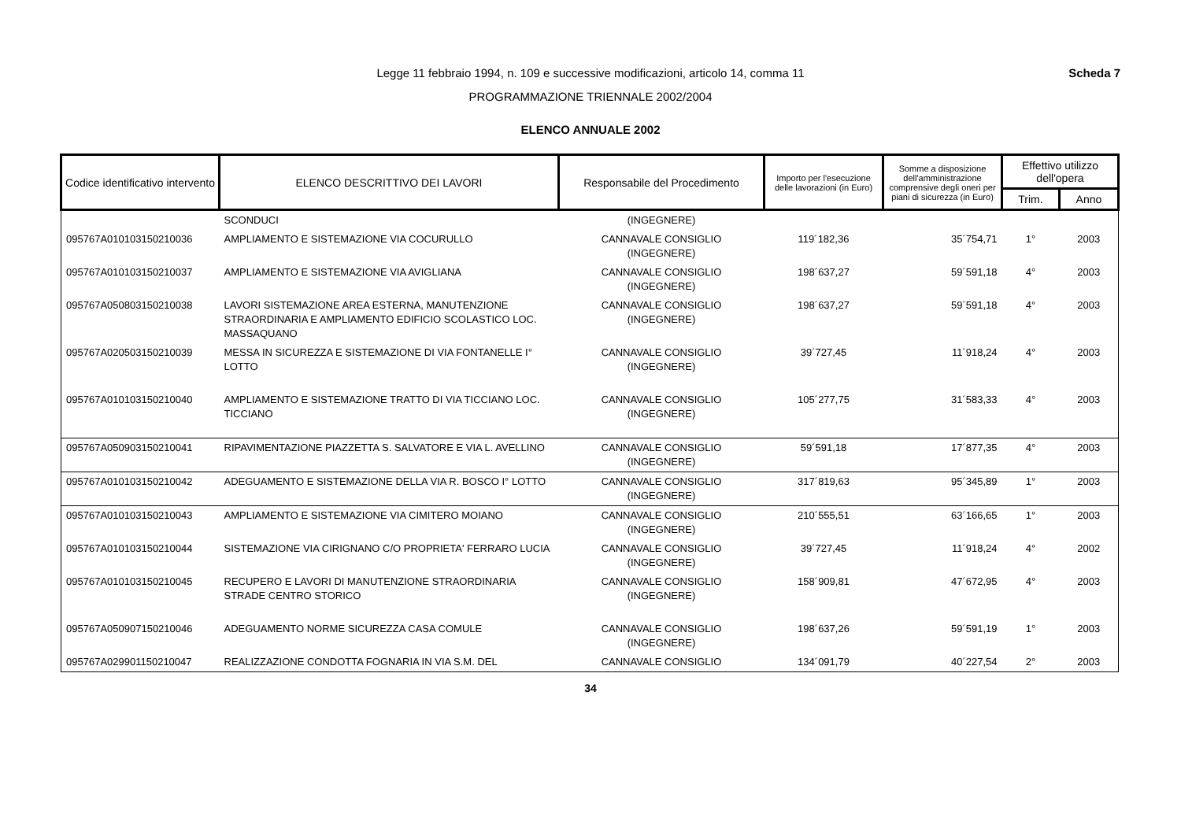Scheda 7 Legge 11 febbraio 1994, n. 109 e successive modificazioni, articolo 14, comma 11
PROGRAMMAZIONE TRIENNALE 2002/2004
ELENCO ANNUALE 2002
| Codice identificativo intervento | ELENCO DESCRITTIVO DEI LAVORI | Responsabile del Procedimento | Importo per l'esecuzione delle lavorazioni (in Euro) | Somme a disposizione dell'amministrazione comprensive degli oneri per piani di sicurezza (in Euro) | Effettivo utilizzo dell'opera | |
| --- | --- | --- | --- | --- | --- | --- |
| | | | | | Trim. | Anno |
| | SCONDUCI | (INGEGNERE) | | | | |
| 095767A010103150210036 | AMPLIAMENTO E SISTEMAZIONE VIA COCURULLO | CANNAVALE CONSIGLIO (INGEGNERE) | 119´182,36 | 35´754,71 | 1° | 2003 |
| 095767A010103150210037 | AMPLIAMENTO E SISTEMAZIONE VIA AVIGLIANA | CANNAVALE CONSIGLIO (INGEGNERE) | 198´637,27 | 59´591,18 | 4° | 2003 |
| 095767A050803150210038 | LAVORI SISTEMAZIONE AREA ESTERNA, MANUTENZIONE STRAORDINARIA E AMPLIAMENTO EDIFICIO SCOLASTICO LOC. MASSAQUANO | CANNAVALE CONSIGLIO (INGEGNERE) | 198´637,27 | 59´591,18 | 4° | 2003 |
| 095767A020503150210039 | MESSA IN SICUREZZA E SISTEMAZIONE DI VIA FONTANELLE I° LOTTO | CANNAVALE CONSIGLIO (INGEGNERE) | 39´727,45 | 11´918,24 | 4° | 2003 |
| 095767A010103150210040 | AMPLIAMENTO E SISTEMAZIONE TRATTO DI VIA TICCIANO LOC. TICCIANO | CANNAVALE CONSIGLIO (INGEGNERE) | 105´277,75 | 31´583,33 | 4° | 2003 |
| 095767A050903150210041 | RIPAVIMENTAZIONE PIAZZETTA S. SALVATORE E VIA L. AVELLINO | CANNAVALE CONSIGLIO (INGEGNERE) | 59´591,18 | 17´877,35 | 4° | 2003 |
| 095767A010103150210042 | ADEGUAMENTO E SISTEMAZIONE DELLA VIA R. BOSCO I° LOTTO | CANNAVALE CONSIGLIO (INGEGNERE) | 317´819,63 | 95´345,89 | 1° | 2003 |
| 095767A010103150210043 | AMPLIAMENTO E SISTEMAZIONE VIA CIMITERO MOIANO | CANNAVALE CONSIGLIO (INGEGNERE) | 210´555,51 | 63´166,65 | 1° | 2003 |
| 095767A010103150210044 | SISTEMAZIONE VIA CIRIGNANO C/O PROPRIETA' FERRARO LUCIA | CANNAVALE CONSIGLIO (INGEGNERE) | 39´727,45 | 11´918,24 | 4° | 2002 |
| 095767A010103150210045 | RECUPERO E LAVORI DI MANUTENZIONE STRAORDINARIA STRADE CENTRO STORICO | CANNAVALE CONSIGLIO (INGEGNERE) | 158´909,81 | 47´672,95 | 4° | 2003 |
| 095767A050907150210046 | ADEGUAMENTO NORME SICUREZZA CASA COMULE | CANNAVALE CONSIGLIO (INGEGNERE) | 198´637,26 | 59´591,19 | 1° | 2003 |
| 095767A029901150210047 | REALIZZAZIONE CONDOTTA FOGNARIA IN VIA S.M. DEL | CANNAVALE CONSIGLIO | 134´091,79 | 40´227,54 | 2° | 2003 |
34